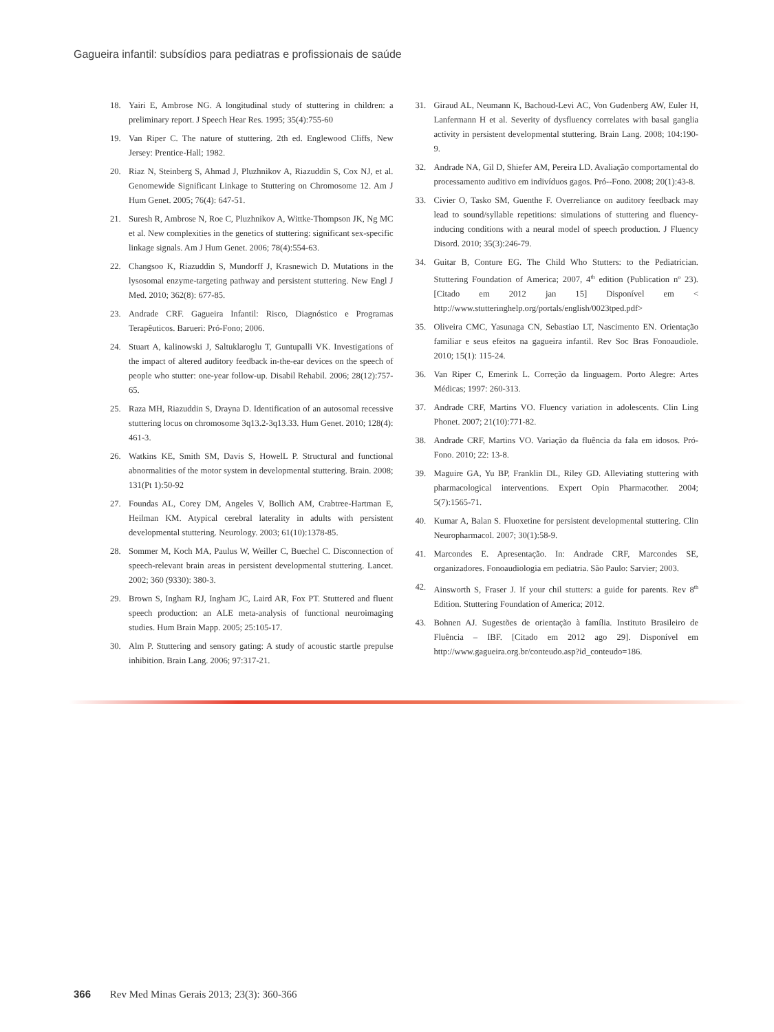Gagueira infantil: subsídios para pediatras e profissionais de saúde
18. Yairi E, Ambrose NG. A longitudinal study of stuttering in children: a preliminary report. J Speech Hear Res. 1995; 35(4):755-60
19. Van Riper C. The nature of stuttering. 2th ed. Englewood Cliffs, New Jersey: Prentice-Hall; 1982.
20. Riaz N, Steinberg S, Ahmad J, Pluzhnikov A, Riazuddin S, Cox NJ, et al. Genomewide Significant Linkage to Stuttering on Chromosome 12. Am J Hum Genet. 2005; 76(4): 647-51.
21. Suresh R, Ambrose N, Roe C, Pluzhnikov A, Wittke-Thompson JK, Ng MC et al. New complexities in the genetics of stuttering: significant sex-specific linkage signals. Am J Hum Genet. 2006; 78(4):554-63.
22. Changsoo K, Riazuddin S, Mundorff J, Krasnewich D. Mutations in the lysosomal enzyme-targeting pathway and persistent stuttering. New Engl J Med. 2010; 362(8): 677-85.
23. Andrade CRF. Gagueira Infantil: Risco, Diagnóstico e Programas Terapêuticos. Barueri: Pró-Fono; 2006.
24. Stuart A, kalinowski J, Saltuklaroglu T, Guntupalli VK. Investigations of the impact of altered auditory feedback in-the-ear devices on the speech of people who stutter: one-year follow-up. Disabil Rehabil. 2006; 28(12):757-65.
25. Raza MH, Riazuddin S, Drayna D. Identification of an autosomal recessive stuttering locus on chromosome 3q13.2-3q13.33. Hum Genet. 2010; 128(4): 461-3.
26. Watkins KE, Smith SM, Davis S, HowelL P. Structural and functional abnormalities of the motor system in developmental stuttering. Brain. 2008; 131(Pt 1):50-92
27. Foundas AL, Corey DM, Angeles V, Bollich AM, Crabtree-Hartman E, Heilman KM. Atypical cerebral laterality in adults with persistent developmental stuttering. Neurology. 2003; 61(10):1378-85.
28. Sommer M, Koch MA, Paulus W, Weiller C, Buechel C. Disconnection of speech-relevant brain areas in persistent developmental stuttering. Lancet. 2002; 360 (9330): 380-3.
29. Brown S, Ingham RJ, Ingham JC, Laird AR, Fox PT. Stuttered and fluent speech production: an ALE meta-analysis of functional neuroimaging studies. Hum Brain Mapp. 2005; 25:105-17.
30. Alm P. Stuttering and sensory gating: A study of acoustic startle prepulse inhibition. Brain Lang. 2006; 97:317-21.
31. Giraud AL, Neumann K, Bachoud-Levi AC, Von Gudenberg AW, Euler H, Lanfermann H et al. Severity of dysfluency correlates with basal ganglia activity in persistent developmental stuttering. Brain Lang. 2008; 104:190-9.
32. Andrade NA, Gil D, Shiefer AM, Pereira LD. Avaliação comportamental do processamento auditivo em indivíduos gagos. Pró--Fono. 2008; 20(1):43-8.
33. Civier O, Tasko SM, Guenthe F. Overreliance on auditory feedback may lead to sound/syllable repetitions: simulations of stuttering and fluency-inducing conditions with a neural model of speech production. J Fluency Disord. 2010; 35(3):246-79.
34. Guitar B, Conture EG. The Child Who Stutters: to the Pediatrician. Stuttering Foundation of America; 2007, 4<sup>th</sup> edition (Publication nº 23). [Citado em 2012 jan 15] Disponível em < http://www.stutteringhelp.org/portals/english/0023tped.pdf>
35. Oliveira CMC, Yasunaga CN, Sebastiao LT, Nascimento EN. Orientação familiar e seus efeitos na gagueira infantil. Rev Soc Bras Fonoaudiole. 2010; 15(1): 115-24.
36. Van Riper C, Emerink L. Correção da linguagem. Porto Alegre: Artes Médicas; 1997: 260-313.
37. Andrade CRF, Martins VO. Fluency variation in adolescents. Clin Ling Phonet. 2007; 21(10):771-82.
38. Andrade CRF, Martins VO. Variação da fluência da fala em idosos. Pró-Fono. 2010; 22: 13-8.
39. Maguire GA, Yu BP, Franklin DL, Riley GD. Alleviating stuttering with pharmacological interventions. Expert Opin Pharmacother. 2004; 5(7):1565-71.
40. Kumar A, Balan S. Fluoxetine for persistent developmental stuttering. Clin Neuropharmacol. 2007; 30(1):58-9.
41. Marcondes E. Apresentação. In: Andrade CRF, Marcondes SE, organizadores. Fonoaudiologia em pediatria. São Paulo: Sarvier; 2003.
42. Ainsworth S, Fraser J. If your chil stutters: a guide for parents. Rev 8<sup>th</sup> Edition. Stuttering Foundation of America; 2012.
43. Bohnen AJ. Sugestões de orientação à família. Instituto Brasileiro de Fluência – IBF. [Citado em 2012 ago 29]. Disponível em http://www.gagueira.org.br/conteudo.asp?id_conteudo=186.
366 Rev Med Minas Gerais 2013; 23(3): 360-366